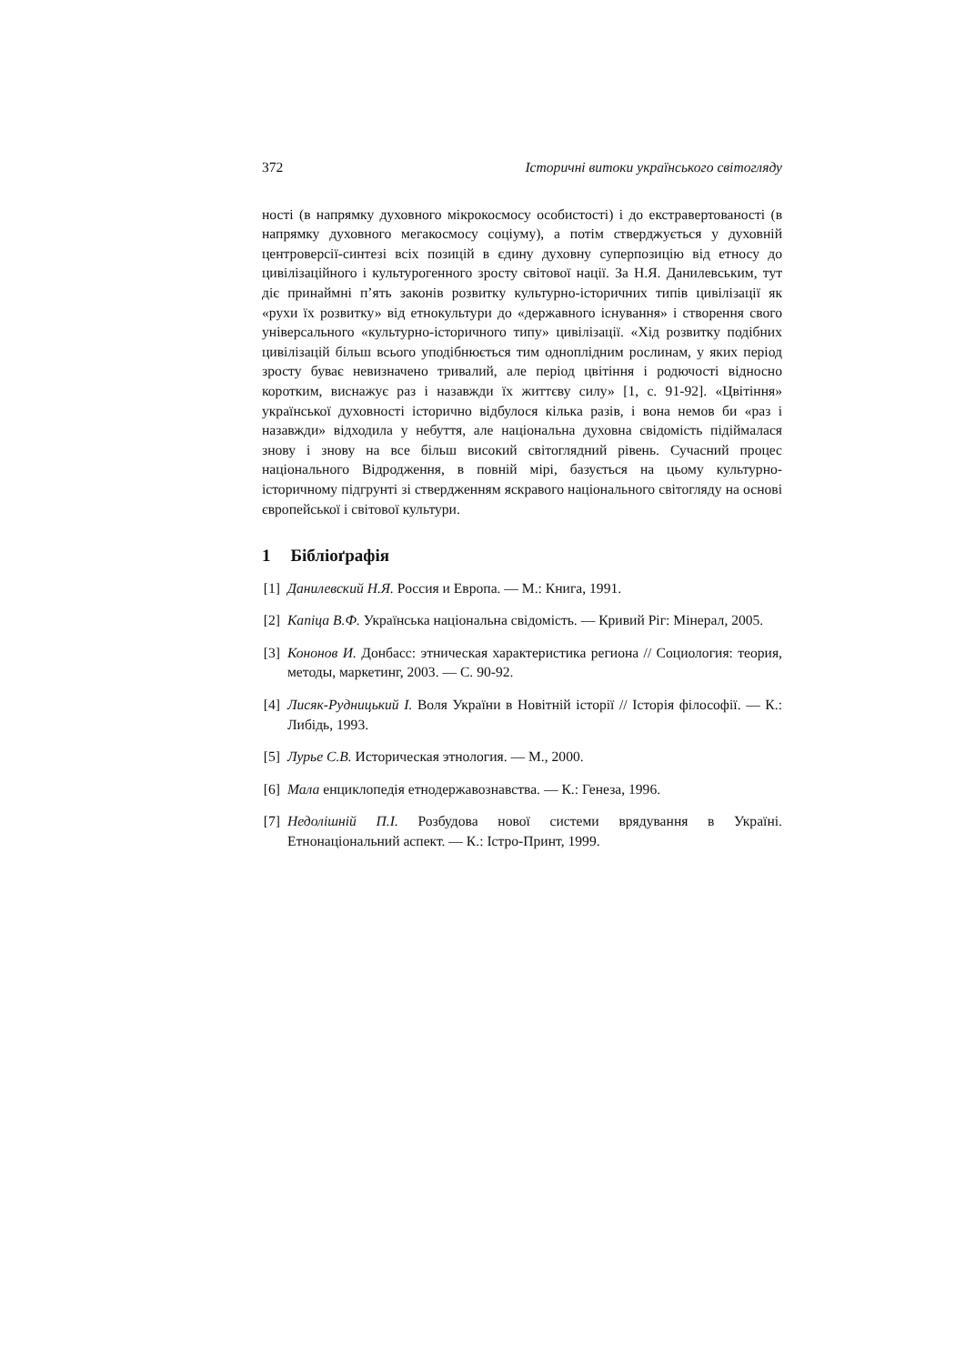372 Історичні витоки українського світогляду
ності (в напрямку духовного мікрокосмосу особистості) і до екстравертованості (в напрямку духовного мегакосмосу соціуму), а потім стверджується у духовній центроверсії-синтезі всіх позицій в єдину духовну суперпозицію від етносу до цивілізаційного і культурогенного зросту світової нації. За Н.Я. Данилевським, тут діє принаймні п’ять законів розвитку культурно-історичних типів цивілізації як «рухи їх розвитку» від етнокультури до «державного існування» і створення свого універсального «культурно-історичного типу» цивілізації. «Хід розвитку подібних цивілізацій більш всього уподібнюється тим одноплідним рослинам, у яких період зросту буває невизначено тривалий, але період цвітіння і родючості відносно коротким, виснажує раз і назавжди їх життєву силу» [1, с. 91-92]. «Цвітіння» української духовності історично відбулося кілька разів, і вона немов би «раз і назавжди» відходила у небуття, але національна духовна свідомість підіймалася знову і знову на все більш високий світоглядний рівень. Сучасний процес національного Відродження, в повній мірі, базується на цьому культурно-історичному підгрунті зі ствердженням яскравого національного світогляду на основі європейської і світової культури.
1 Бібліоґрафія
[1] Данилевский Н.Я. Россия и Европа. — М.: Книга, 1991.
[2] Капіца В.Ф. Українська національна свідомість. — Кривий Ріг: Мінерал, 2005.
[3] Кононов И. Донбасс: этническая характеристика региона // Социология: теория, методы, маркетинг, 2003. — С. 90-92.
[4] Лисяк-Рудницький І. Воля України в Новітній історії // Історія філософії. — К.: Либідь, 1993.
[5] Лурье С.В. Историческая этнология. — М., 2000.
[6] Мала енциклопедія етнодержавознавства. — К.: Генеза, 1996.
[7] Недолішній П.І. Розбудова нової системи врядування в Україні. Етнонаціональний аспект. — К.: Істро-Принт, 1999.